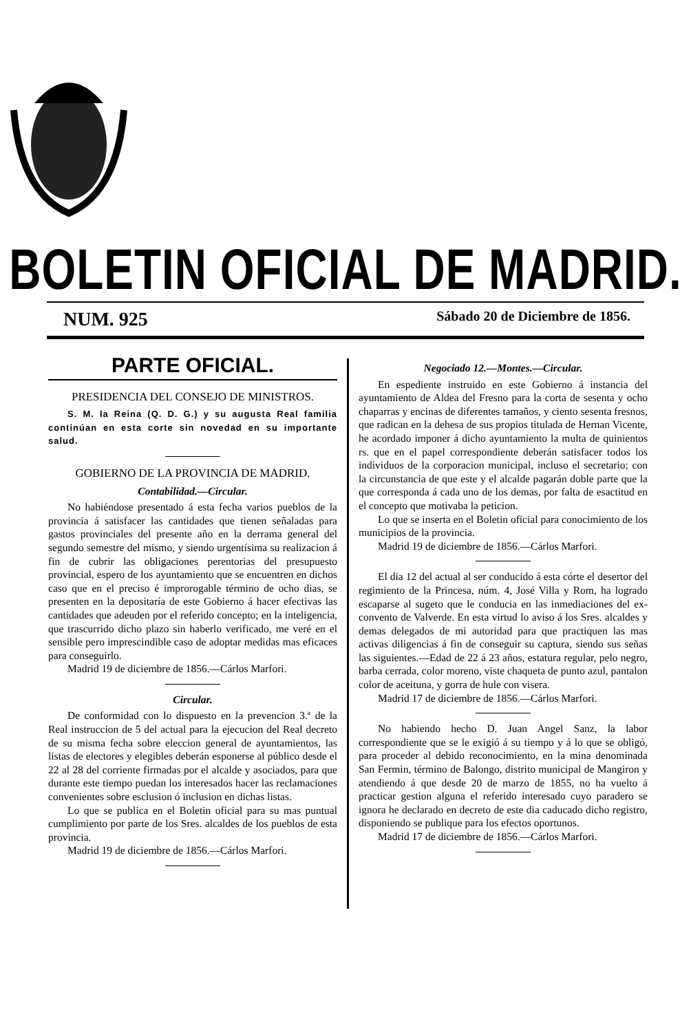BOLETIN OFICIAL DE MADRID.
NUM. 925 Sábado 20 de Diciembre de 1856.
PARTE OFICIAL.
PRESIDENCIA DEL CONSEJO DE MINISTROS.
S. M. la Reina (Q. D. G.) y su augusta Real familia continúan en esta corte sin novedad en su importante salud.
GOBIERNO DE LA PROVINCIA DE MADRID.
Contabilidad.—Circular.
No habiéndose presentado á esta fecha varios pueblos de la provincia á satisfacer las cantidades que tienen señaladas para gastos provinciales del presente año en la derrama general del segundo semestre del mismo, y siendo urgentísima su realizacion á fin de cubrir las obligaciones perentorias del presupuesto provincial, espero de los ayuntamiento que se encuentren en dichos caso que en el preciso é improrogable término de ocho dias, se presenten en la depositaría de este Gobierno á hacer efectivas las cantidades que adeuden por el referido concepto; en la inteligencia, que trascurrido dicho plazo sin haberlo verificado, me veré en el sensible pero imprescindible caso de adoptar medidas mas eficaces para conseguirlo.
Madrid 19 de diciembre de 1856.—Cárlos Marfori.
Circular.
De conformidad con lo dispuesto en la prevencion 3.ª de la Real instruccion de 5 del actual para la ejecucion del Real decreto de su misma fecha sobre eleccion general de ayuntamientos, las listas de electores y elegibles deberán esponerse al público desde el 22 al 28 del corriente firmadas por el alcalde y asociados, para que durante este tiempo puedan los interesados hacer las reclamaciones convenientes sobre esclusion ó inclusion en dichas listas.
Lo que se publica en el Boletin oficial para su mas puntual cumplimiento por parte de los Sres. alcaldes de los pueblos de esta provincia.
Madrid 19 de diciembre de 1856.—Cárlos Marfori.
Negociado 12.—Montes.—Circular.
En espediente instruido en este Gobierno á instancia del ayuntamiento de Aldea del Fresno para la corta de sesenta y ocho chaparras y encinas de diferentes tamaños, y ciento sesenta fresnos, que radican en la dehesa de sus propios titulada de Hernan Vicente, he acordado imponer á dicho ayuntamiento la multa de quinientos rs. que en el papel correspondiente deberán satisfacer todos los individuos de la corporacion municipal, incluso el secretario; con la circunstancia de que este y el alcalde pagarán doble parte que la que corresponda á cada uno de los demas, por falta de esactitud en el concepto que motivaba la peticion.
Lo que se inserta en el Boletin oficial para conocimiento de los municipios de la provincia.
Madrid 19 de diciembre de 1856.—Cárlos Marfori.
El dia 12 del actual al ser conducido á esta córte el desertor del regimiento de la Princesa, núm. 4, José Villa y Rom, ha logrado escaparse al sugeto que le conducia en las inmediaciones del ex-convento de Valverde. En esta virtud lo aviso á los Sres. alcaldes y demas delegados de mi autoridad para que practiquen las mas activas diligencias á fin de conseguir su captura, siendo sus señas las siguientes.—Edad de 22 á 23 años, estatura regular, pelo negro, barba cerrada, color moreno, viste chaqueta de punto azul, pantalon color de aceituna, y gorra de hule con visera.
Madrid 17 de diciembre de 1856.—Cárlos Marfori.
No habiendo hecho D. Juan Angel Sanz, la labor correspondiente que se le exigió á su tiempo y á lo que se obligó, para proceder al debido reconocimiento, en la mina denominada San Fermin, término de Balongo, distrito municipal de Mangiron y atendiendo á que desde 20 de marzo de 1855, no ha vuelto á practicar gestion alguna el referido interesado cuyo paradero se ignora he declarado en decreto de este dia caducado dicho registro, disponiendo se publique para los efectos oportunos.
Madrid 17 de diciembre de 1856.—Cárlos Marfori.